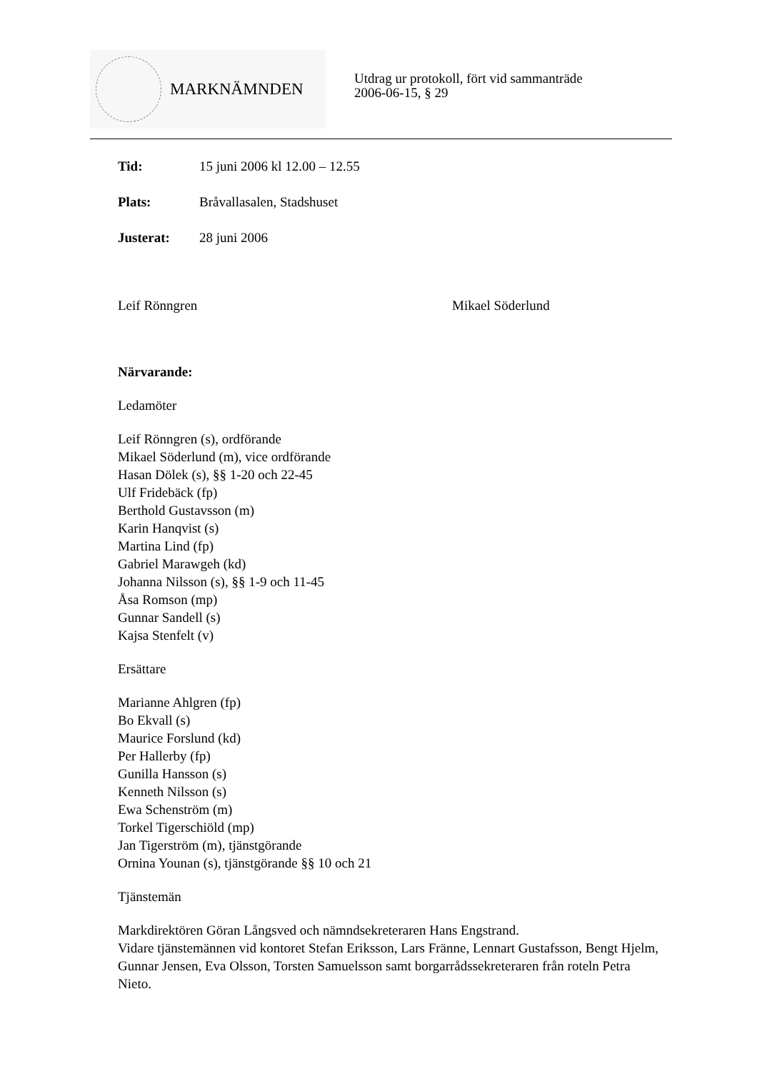MARKNÄMNDEN
Utdrag ur protokoll, fört vid sammanträde
2006-06-15, § 29
Tid: 15 juni 2006 kl 12.00 – 12.55
Plats: Bråvallasalen, Stadshuset
Justerat: 28 juni 2006
Leif Rönngren Mikael Söderlund
Närvarande:
Ledamöter
Leif Rönngren (s), ordförande
Mikael Söderlund (m), vice ordförande
Hasan Dölek (s), §§ 1-20 och 22-45
Ulf Fridebäck (fp)
Berthold Gustavsson (m)
Karin Hanqvist (s)
Martina Lind (fp)
Gabriel Marawgeh (kd)
Johanna Nilsson (s), §§ 1-9 och 11-45
Åsa Romson (mp)
Gunnar Sandell (s)
Kajsa Stenfelt (v)
Ersättare
Marianne Ahlgren (fp)
Bo Ekvall (s)
Maurice Forslund (kd)
Per Hallerby (fp)
Gunilla Hansson (s)
Kenneth Nilsson (s)
Ewa Schenström (m)
Torkel Tigerschiöld (mp)
Jan Tigerström (m), tjänstgörande
Ornina Younan (s), tjänstgörande §§ 10 och 21
Tjänstemän
Markdirektören Göran Långsved och nämndsekreteraren Hans Engstrand.
Vidare tjänstemännen vid kontoret Stefan Eriksson, Lars Fränne, Lennart Gustafsson, Bengt Hjelm, Gunnar Jensen, Eva Olsson, Torsten Samuelsson samt borgarrådssekreteraren från roteln Petra Nieto.